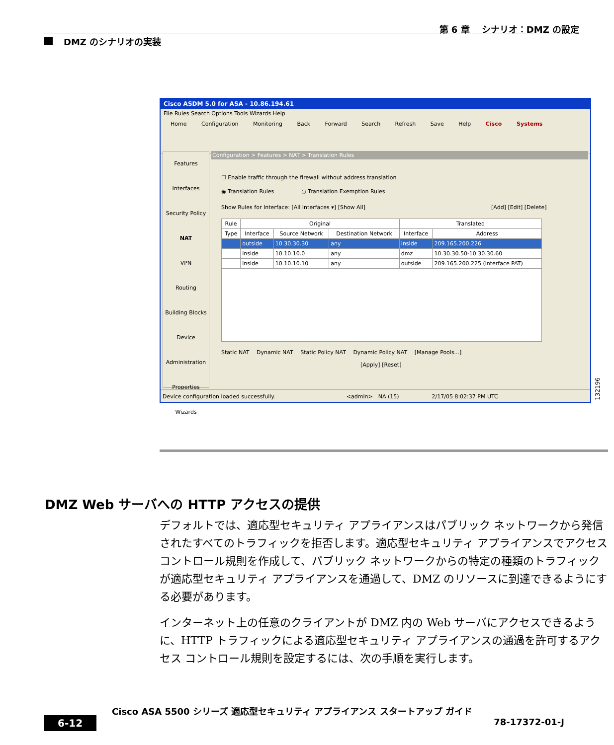第 6 章　 シナリオ：DMZ の設定
DMZ のシナリオの実装
Cisco ASDM 5.0 for ASA - 10.86.194.61
File Rules Search Options Tools Wizards Help
Home Configuration Monitoring Back Forward Search Refresh Save Help Cisco Systems
Features
Interfaces
Security Policy
NAT
VPN
Routing
Building Blocks
Device Administration
Properties
Wizards
Configuration > Features > NAT > Translation Rules
☐ Enable traffic through the firewall without address translation
◉ Translation Rules　　　　　○ Translation Exemption Rules
Show Rules for Interface: [All Interfaces ▾] [Show All]　　　　　　　　　　　　　　　　　　　　　　　[Add] [Edit] [Delete]
| Rule | Original | | | Translated | |
| --- | --- | --- | --- | --- | --- |
| Type | Interface | Source Network | Destination Network | Interface | Address |
| | outside | 10.30.30.30 | any | inside | 209.165.200.226 |
| | inside | 10.10.10.0 | any | dmz | 10.30.30.50-10.30.30.60 |
| | inside | 10.10.10.10 | any | outside | 209.165.200.225 (interface PAT) |
Static NAT　 Dynamic NAT　 Static Policy NAT　 Dynamic Policy NAT　 [Manage Pools...]
[Apply] [Reset]
Device configuration loaded successfully.　　　　　　　　　　　　　<admin>　NA (15)　　　　　　2/17/05 8:02:37 PM UTC
132196
DMZ Web サーバへの HTTP アクセスの提供
デフォルトでは、適応型セキュリティ アプライアンスはパブリック ネットワークから発信されたすべてのトラフィックを拒否します。適応型セキュリティ アプライアンスでアクセス コントロール規則を作成して、パブリック ネットワークからの特定の種類のトラフィックが適応型セキュリティ アプライアンスを通過して、DMZ のリソースに到達できるようにする必要があります。
インターネット上の任意のクライアントが DMZ 内の Web サーバにアクセスできるように、HTTP トラフィックによる適応型セキュリティ アプライアンスの通過を許可するアクセス コントロール規則を設定するには、次の手順を実行します。
Cisco ASA 5500 シリーズ 適応型セキュリティ アプライアンス スタートアップ ガイド
6-12
78-17372-01-J